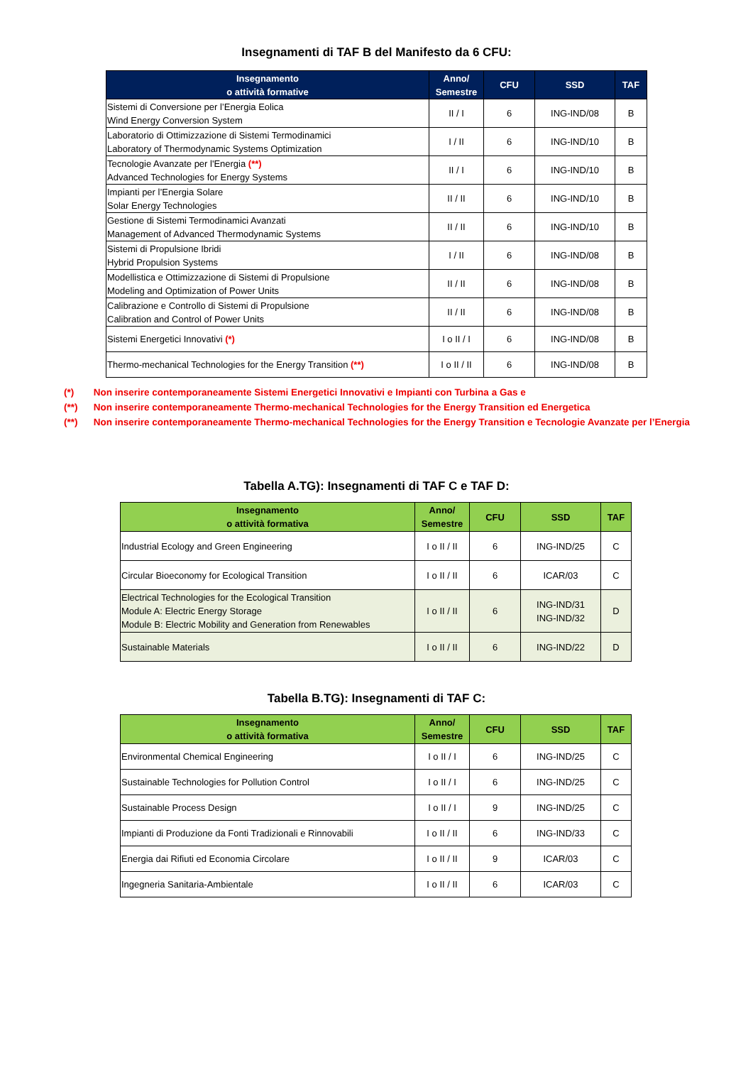Insegnamenti di TAF B del Manifesto da 6 CFU:
| Insegnamento o attività formative | Anno/ Semestre | CFU | SSD | TAF |
| --- | --- | --- | --- | --- |
| Sistemi di Conversione per l’Energia Eolica Wind Energy Conversion System | II / I | 6 | ING-IND/08 | B |
| Laboratorio di Ottimizzazione di Sistemi Termodinamici Laboratory of Thermodynamic Systems Optimization | I / II | 6 | ING-IND/10 | B |
| Tecnologie Avanzate per l'Energia (**) Advanced Technologies for Energy Systems | II / I | 6 | ING-IND/10 | B |
| Impianti per l’Energia Solare Solar Energy Technologies | II / II | 6 | ING-IND/10 | B |
| Gestione di Sistemi Termodinamici Avanzati Management of Advanced Thermodynamic Systems | II / II | 6 | ING-IND/10 | B |
| Sistemi di Propulsione Ibridi Hybrid Propulsion Systems | I / II | 6 | ING-IND/08 | B |
| Modellistica e Ottimizzazione di Sistemi di Propulsione Modeling and Optimization of Power Units | II / II | 6 | ING-IND/08 | B |
| Calibrazione e Controllo di Sistemi di Propulsione Calibration and Control of Power Units | II / II | 6 | ING-IND/08 | B |
| Sistemi Energetici Innovativi (*) | I o II / I | 6 | ING-IND/08 | B |
| Thermo-mechanical Technologies for the Energy Transition (**) | I o II / II | 6 | ING-IND/08 | B |
(*) Non inserire contemporaneamente Sistemi Energetici Innovativi e Impianti con Turbina a Gas e
(**) Non inserire contemporaneamente Thermo-mechanical Technologies for the Energy Transition ed Energetica
(**) Non inserire contemporaneamente Thermo-mechanical Technologies for the Energy Transition e Tecnologie Avanzate per l’Energia
Tabella A.TG): Insegnamenti di TAF C e TAF D:
| Insegnamento o attività formativa | Anno/ Semestre | CFU | SSD | TAF |
| --- | --- | --- | --- | --- |
| Industrial Ecology and Green Engineering | I o II / II | 6 | ING-IND/25 | C |
| Circular Bioeconomy for Ecological Transition | I o II / II | 6 | ICAR/03 | C |
| Electrical Technologies for the Ecological Transition Module A: Electric Energy Storage Module B: Electric Mobility and Generation from Renewables | I o II / II | 6 | ING-IND/31 ING-IND/32 | D |
| Sustainable Materials | I o II / II | 6 | ING-IND/22 | D |
Tabella B.TG): Insegnamenti di TAF C:
| Insegnamento o attività formativa | Anno/ Semestre | CFU | SSD | TAF |
| --- | --- | --- | --- | --- |
| Environmental Chemical Engineering | I o II / I | 6 | ING-IND/25 | C |
| Sustainable Technologies for Pollution Control | I o II / I | 6 | ING-IND/25 | C |
| Sustainable Process Design | I o II / I | 9 | ING-IND/25 | C |
| Impianti di Produzione da Fonti Tradizionali e Rinnovabili | I o II / II | 6 | ING-IND/33 | C |
| Energia dai Rifiuti ed Economia Circolare | I o II / II | 9 | ICAR/03 | C |
| Ingegneria Sanitaria-Ambientale | I o II / II | 6 | ICAR/03 | C |